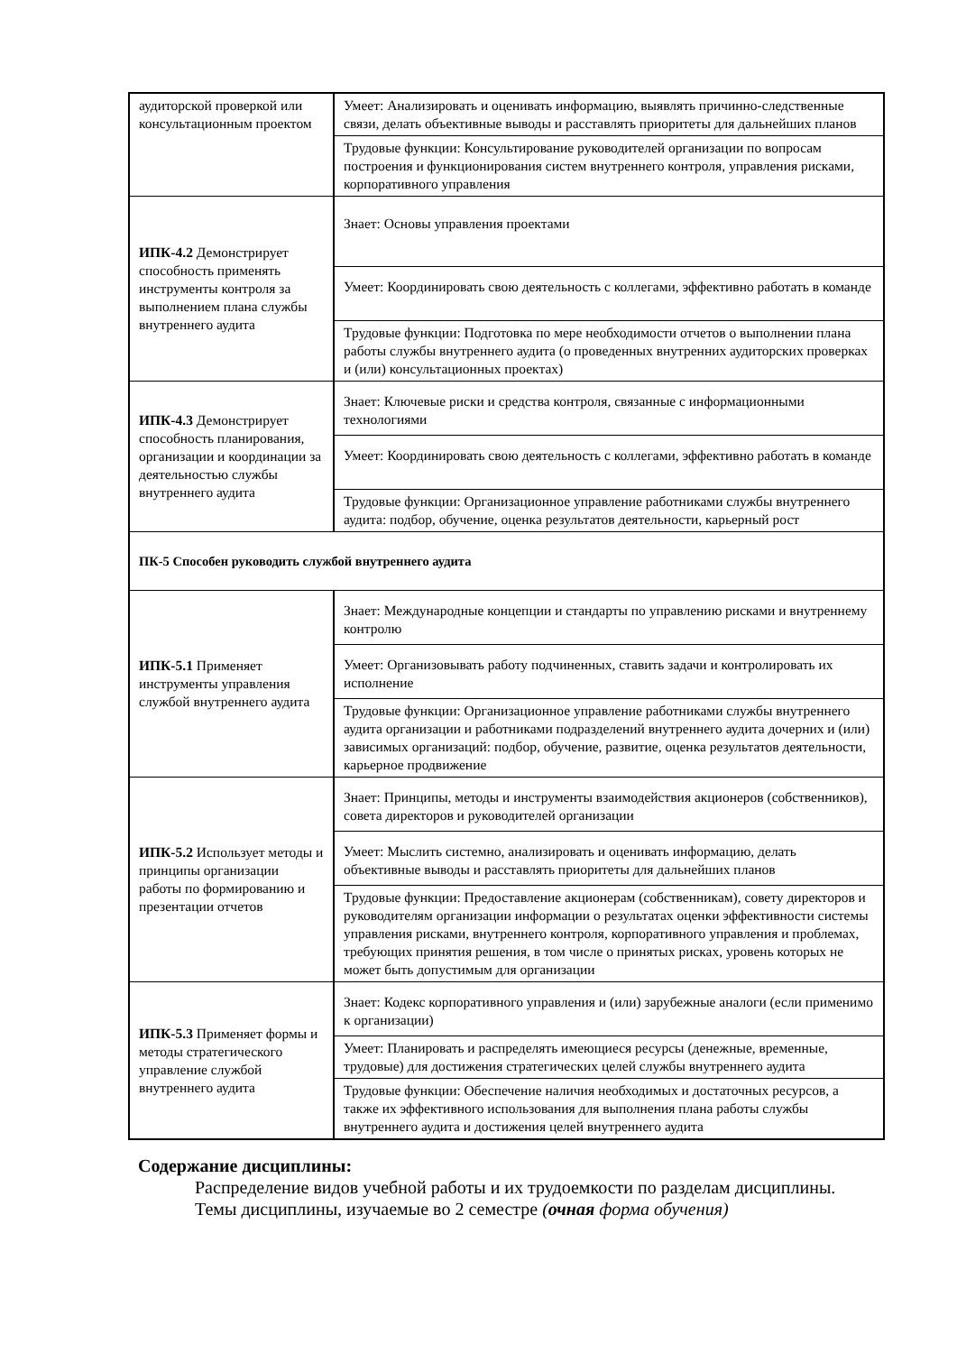| аудиторской проверкой или консультационным проектом | Умеет: Анализировать и оценивать информацию, выявлять причинно-следственные связи, делать объективные выводы и расставлять приоритеты для дальнейших планов |
| | Трудовые функции: Консультирование руководителей организации по вопросам построения и функционирования систем внутреннего контроля, управления рисками, корпоративного управления |
| ИПК-4.2 Демонстрирует способность применять инструменты контроля за выполнением плана службы внутреннего аудита | Знает: Основы управления проектами |
| | Умеет: Координировать свою деятельность с коллегами, эффективно работать в команде |
| | Трудовые функции: Подготовка по мере необходимости отчетов о выполнении плана работы службы внутреннего аудита (о проведенных внутренних аудиторских проверках и (или) консультационных проектах) |
| ИПК-4.3 Демонстрирует способность планирования, организации и координации за деятельностью службы внутреннего аудита | Знает: Ключевые риски и средства контроля, связанные с информационными технологиями |
| | Умеет: Координировать свою деятельность с коллегами, эффективно работать в команде |
| | Трудовые функции: Организационное управление работниками службы внутреннего аудита: подбор, обучение, оценка результатов деятельности, карьерный рост |
| ПК-5 Способен руководить службой внутреннего аудита | |
| ИПК-5.1 Применяет инструменты управления службой внутреннего аудита | Знает: Международные концепции и стандарты по управлению рисками и внутреннему контролю |
| | Умеет: Организовывать работу подчиненных, ставить задачи и контролировать их исполнение |
| | Трудовые функции: Организационное управление работниками службы внутреннего аудита организации и работниками подразделений внутреннего аудита дочерних и (или) зависимых организаций: подбор, обучение, развитие, оценка результатов деятельности, карьерное продвижение |
| ИПК-5.2 Использует методы и принципы организации работы по формированию и презентации отчетов | Знает: Принципы, методы и инструменты взаимодействия акционеров (собственников), совета директоров и руководителей организации |
| | Умеет: Мыслить системно, анализировать и оценивать информацию, делать объективные выводы и расставлять приоритеты для дальнейших планов |
| | Трудовые функции: Предоставление акционерам (собственникам), совету директоров и руководителям организации информации о результатах оценки эффективности системы управления рисками, внутреннего контроля, корпоративного управления и проблемах, требующих принятия решения, в том числе о принятых рисках, уровень которых не может быть допустимым для организации |
| ИПК-5.3 Применяет формы и методы стратегического управление службой внутреннего аудита | Знает: Кодекс корпоративного управления и (или) зарубежные аналоги (если применимо к организации) |
| | Умеет: Планировать и распределять имеющиеся ресурсы (денежные, временные, трудовые) для достижения стратегических целей службы внутреннего аудита |
| | Трудовые функции: Обеспечение наличия необходимых и достаточных ресурсов, а также их эффективного использования для выполнения плана работы службы внутреннего аудита и достижения целей внутреннего аудита |
Содержание дисциплины:
Распределение видов учебной работы и их трудоемкости по разделам дисциплины.
Темы дисциплины, изучаемые во 2 семестре (очная форма обучения)